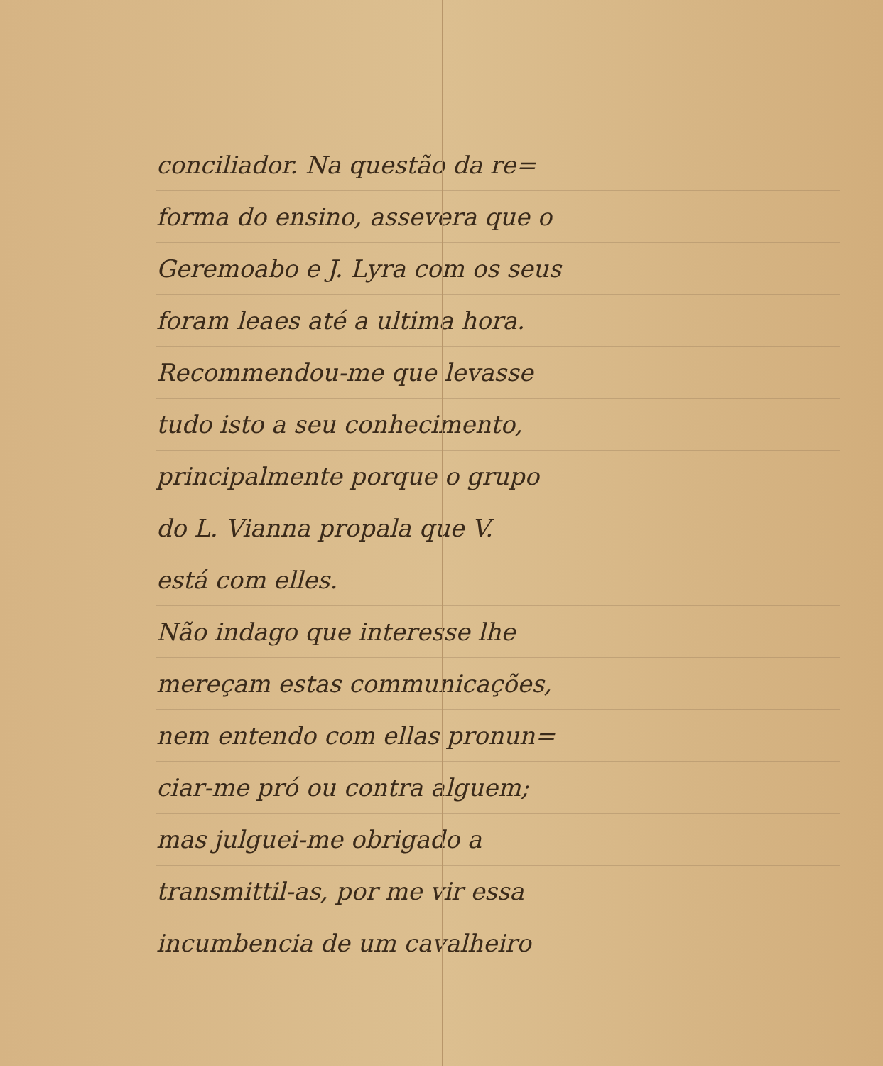conciliador. Na questão da re=
forma do ensino, assevera que o
Geremoabo e J. Lyra com os seus
foram leaes até a ultima hora.
Recommendou-me que levasse
tudo isto a seu conhecimento,
principalmente porque o grupo
do L. Vianna propala que V.
está com elles.
Não indago que interesse lhe
mereçam estas communicações,
nem entendo com ellas pronun=
ciar-me pró ou contra alguem;
mas julguei-me obrigado a
transmittil-as, por me vir essa
incumbencia de um cavalheiro